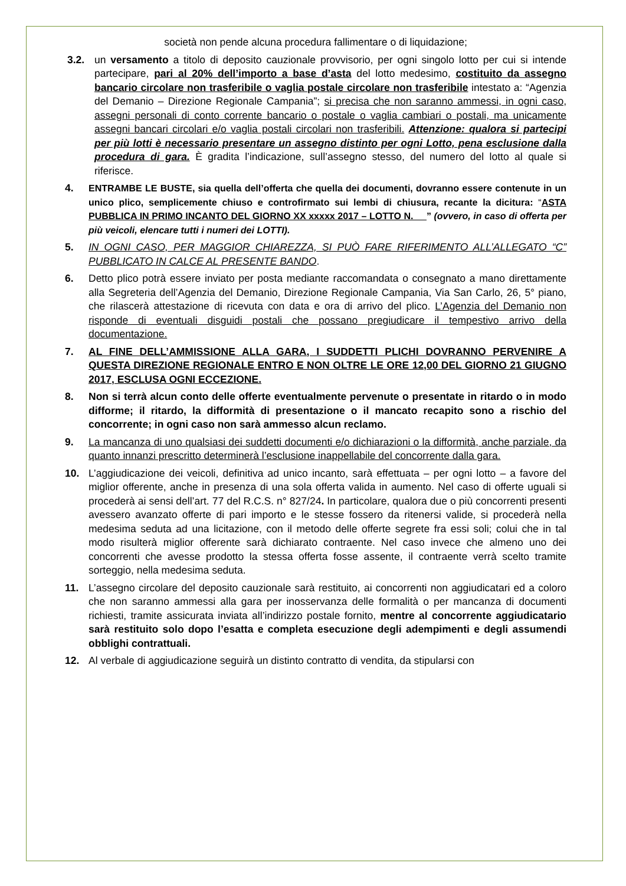società non pende alcuna procedura fallimentare o di liquidazione;
3.2. un versamento a titolo di deposito cauzionale provvisorio, per ogni singolo lotto per cui si intende partecipare, pari al 20% dell’importo a base d’asta del lotto medesimo, costituito da assegno bancario circolare non trasferibile o vaglia postale circolare non trasferibile intestato a: “Agenzia del Demanio – Direzione Regionale Campania”; si precisa che non saranno ammessi, in ogni caso, assegni personali di conto corrente bancario o postale o vaglia cambiari o postali, ma unicamente assegni bancari circolari e/o vaglia postali circolari non trasferibili. Attenzione: qualora si partecipi per più lotti è necessario presentare un assegno distinto per ogni Lotto, pena esclusione dalla procedura di gara. È gradita l’indicazione, sull’assegno stesso, del numero del lotto al quale si riferisce.
4. ENTRAMBE LE BUSTE, sia quella dell’offerta che quella dei documenti, dovranno essere contenute in un unico plico, semplicemente chiuso e controfirmato sui lembi di chiusura, recante la dicitura: “ASTA PUBBLICA IN PRIMO INCANTO DEL GIORNO XX xxxxx 2017 – LOTTO N. __” (ovvero, in caso di offerta per più veicoli, elencare tutti i numeri dei LOTTI).
5. IN OGNI CASO, PER MAGGIOR CHIAREZZA, SI PUÒ FARE RIFERIMENTO ALL’ALLEGATO “C” PUBBLICATO IN CALCE AL PRESENTE BANDO.
6. Detto plico potrà essere inviato per posta mediante raccomandata o consegnato a mano direttamente alla Segreteria dell’Agenzia del Demanio, Direzione Regionale Campania, Via San Carlo, 26, 5° piano, che rilascerà attestazione di ricevuta con data e ora di arrivo del plico. L’Agenzia del Demanio non risponde di eventuali disguidi postali che possano pregiudicare il tempestivo arrivo della documentazione.
7. AL FINE DELL’AMMISSIONE ALLA GARA, I SUDDETTI PLICHI DOVRANNO PERVENIRE A QUESTA DIREZIONE REGIONALE ENTRO E NON OLTRE LE ORE 12,00 DEL GIORNO 21 GIUGNO 2017, ESCLUSA OGNI ECCEZIONE.
8. Non si terrà alcun conto delle offerte eventualmente pervenute o presentate in ritardo o in modo difforme; il ritardo, la difformità di presentazione o il mancato recapito sono a rischio del concorrente; in ogni caso non sarà ammesso alcun reclamo.
9. La mancanza di uno qualsiasi dei suddetti documenti e/o dichiarazioni o la difformità, anche parziale, da quanto innanzi prescritto determinerà l’esclusione inappellabile del concorrente dalla gara.
10. L’aggiudicazione dei veicoli, definitiva ad unico incanto, sarà effettuata – per ogni lotto – a favore del miglior offerente, anche in presenza di una sola offerta valida in aumento. Nel caso di offerte uguali si procederà ai sensi dell’art. 77 del R.C.S. n° 827/24. In particolare, qualora due o più concorrenti presenti avessero avanzato offerte di pari importo e le stesse fossero da ritenersi valide, si procederà nella medesima seduta ad una licitazione, con il metodo delle offerte segrete fra essi soli; colui che in tal modo risulterà miglior offerente sarà dichiarato contraente. Nel caso invece che almeno uno dei concorrenti che avesse prodotto la stessa offerta fosse assente, il contraente verrà scelto tramite sorteggio, nella medesima seduta.
11. L’assegno circolare del deposito cauzionale sarà restituito, ai concorrenti non aggiudicatari ed a coloro che non saranno ammessi alla gara per inosservanza delle formalità o per mancanza di documenti richiesti, tramite assicurata inviata all’indirizzo postale fornito, mentre al concorrente aggiudicatario sarà restituito solo dopo l’esatta e completa esecuzione degli adempimenti e degli assumendi obblighi contrattuali.
12. Al verbale di aggiudicazione seguirà un distinto contratto di vendita, da stipularsi con